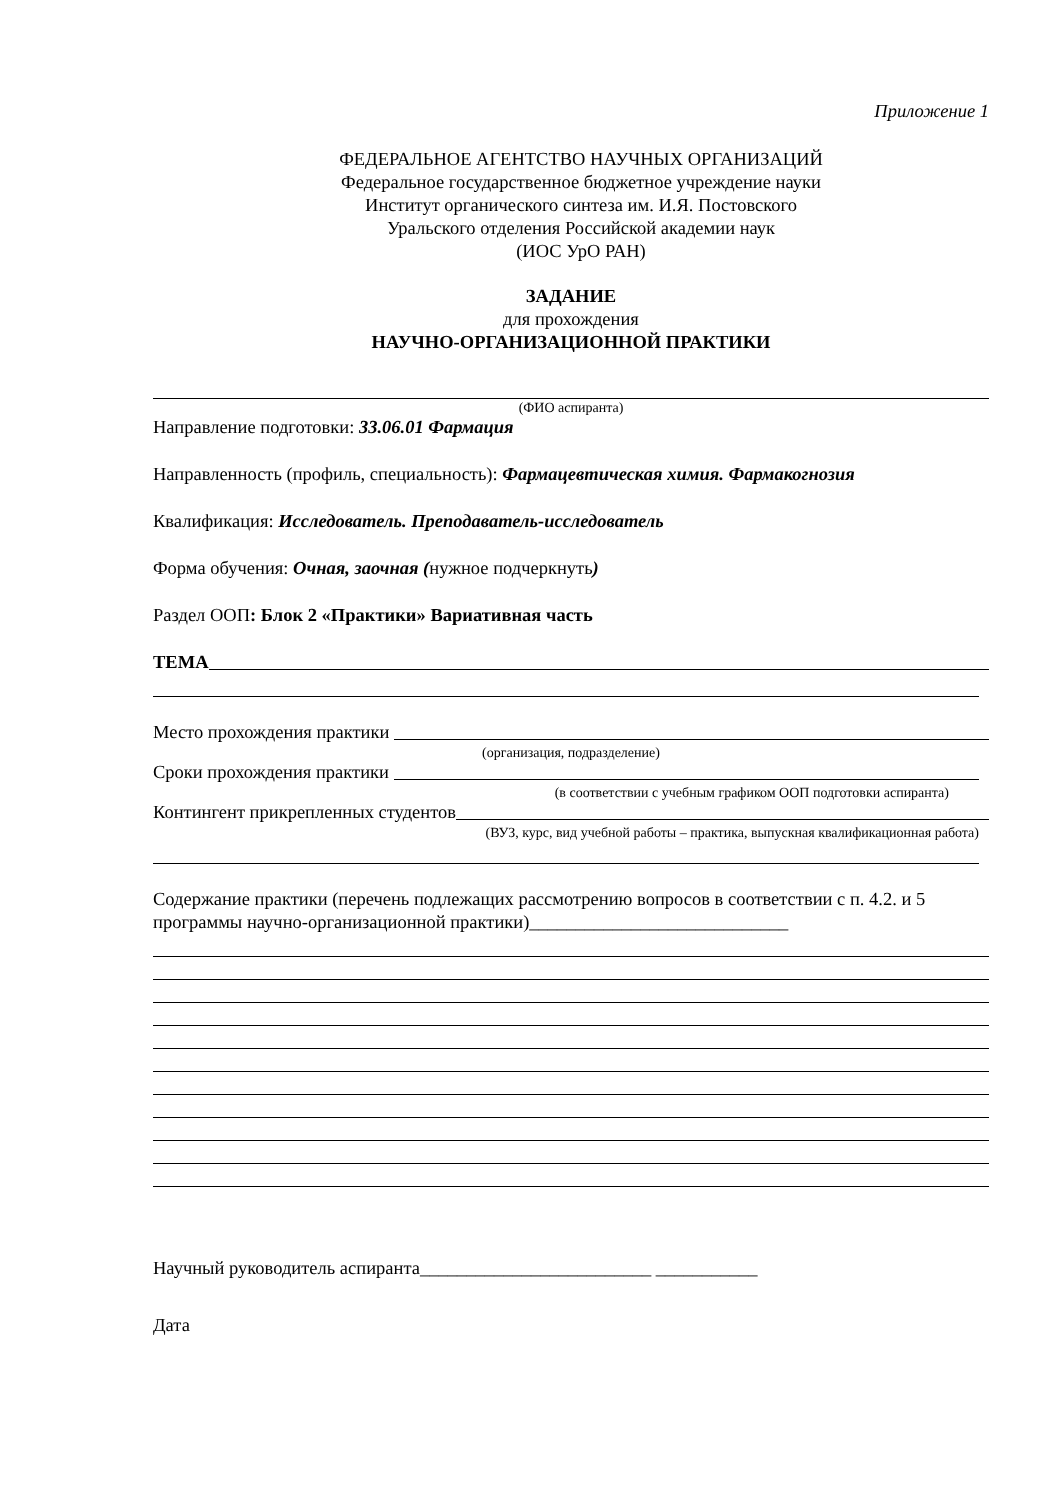Приложение 1
ФЕДЕРАЛЬНОЕ АГЕНТСТВО НАУЧНЫХ ОРГАНИЗАЦИЙ
Федеральное государственное бюджетное учреждение науки
Институт органического синтеза им. И.Я. Постовского
Уральского отделения Российской академии наук
(ИОС УрО РАН)
ЗАДАНИЕ
для прохождения
НАУЧНО-ОРГАНИЗАЦИОННОЙ ПРАКТИКИ
(ФИО аспиранта)
Направление подготовки: 33.06.01 Фармация
Направленность (профиль, специальность): Фармацевтическая химия. Фармакогнозия
Квалификация: Исследователь. Преподаватель-исследователь
Форма обучения: Очная, заочная (нужное подчеркнуть)
Раздел ООП: Блок 2 «Практики» Вариативная часть
ТЕМА
Место прохождения практики
(организация, подразделение)
Сроки прохождения практики
(в соответствии с учебным графиком ООП подготовки аспиранта)
Контингент прикрепленных студентов
(ВУЗ, курс, вид учебной работы – практика, выпускная квалификационная работа)
Содержание практики (перечень подлежащих рассмотрению вопросов в соответствии с п. 4.2. и 5 программы научно-организационной практики)____________________________
Научный руководитель аспиранта_________________________ ___________
Дата